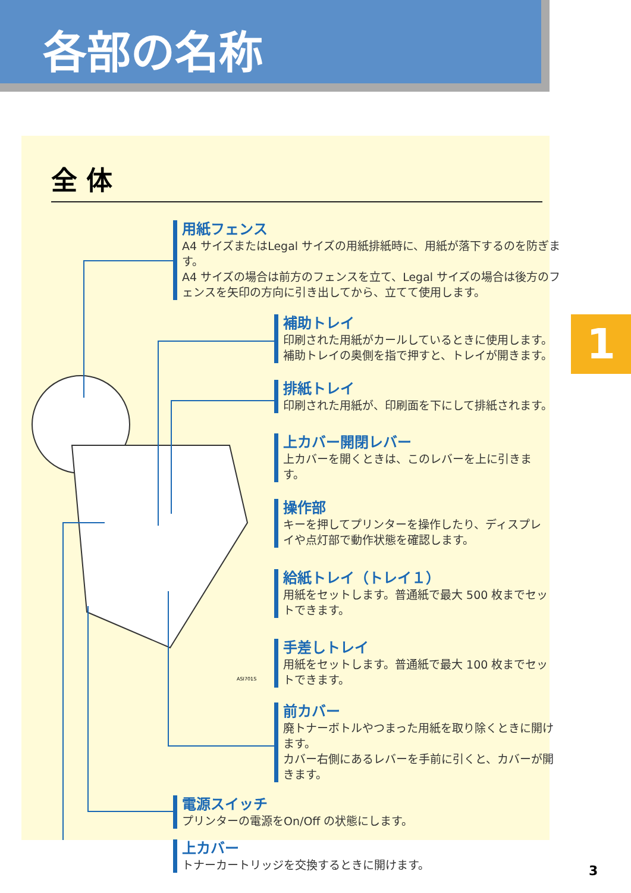各部の名称
1
全 体
用紙フェンス
A4 サイズまたはLegal サイズの用紙排紙時に、用紙が落下するのを防ぎます。
A4 サイズの場合は前方のフェンスを立て、Legal サイズの場合は後方のフェンスを矢印の方向に引き出してから、立てて使用します。
補助トレイ
印刷された用紙がカールしているときに使用します。補助トレイの奥側を指で押すと、トレイが開きます。
排紙トレイ
印刷された用紙が、印刷面を下にして排紙されます。
上カバー開閉レバー
上カバーを開くときは、このレバーを上に引きます。
操作部
キーを押してプリンターを操作したり、ディスプレイや点灯部で動作状態を確認します。
給紙トレイ（トレイ１）
用紙をセットします。普通紙で最大 500 枚までセットできます。
手差しトレイ
用紙をセットします。普通紙で最大 100 枚までセットできます。
前カバー
廃トナーボトルやつまった用紙を取り除くときに開けます。
カバー右側にあるレバーを手前に引くと、カバーが開きます。
電源スイッチ
プリンターの電源をOn/Off の状態にします。
上カバー
トナーカートリッジを交換するときに開けます。
ASI701S
3